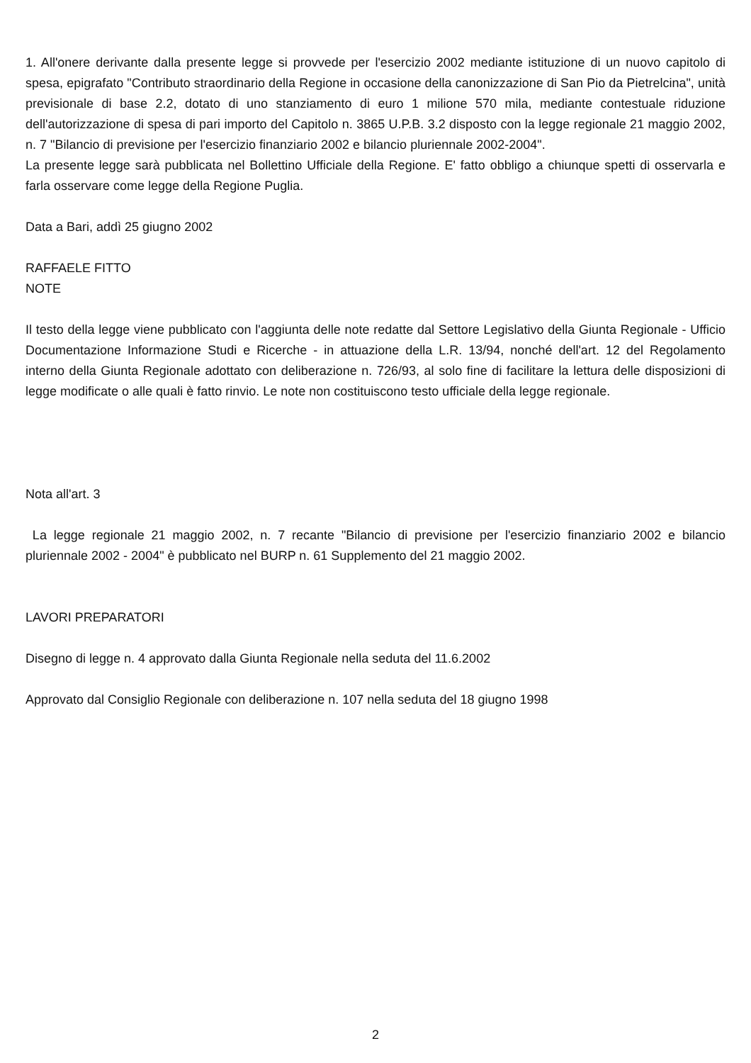1. All'onere derivante dalla presente legge si provvede per l'esercizio 2002 mediante istituzione di un nuovo capitolo di spesa, epigrafato "Contributo straordinario della Regione in occasione della canonizzazione di San Pio da Pietrelcina", unità previsionale di base 2.2, dotato di uno stanziamento di euro 1 milione 570 mila, mediante contestuale riduzione dell'autorizzazione di spesa di pari importo del Capitolo n. 3865 U.P.B. 3.2 disposto con la legge regionale 21 maggio 2002, n. 7 "Bilancio di previsione per l'esercizio finanziario 2002 e bilancio pluriennale 2002-2004".
La presente legge sarà pubblicata nel Bollettino Ufficiale della Regione. E' fatto obbligo a chiunque spetti di osservarla e farla osservare come legge della Regione Puglia.
Data a Bari, addì 25 giugno 2002
RAFFAELE FITTO
NOTE
Il testo della legge viene pubblicato con l'aggiunta delle note redatte dal Settore Legislativo della Giunta Regionale - Ufficio Documentazione Informazione Studi e Ricerche - in attuazione della L.R. 13/94, nonché dell'art. 12 del Regolamento interno della Giunta Regionale adottato con deliberazione n. 726/93, al solo fine di facilitare la lettura delle disposizioni di legge modificate o alle quali è fatto rinvio. Le note non costituiscono testo ufficiale della legge regionale.
Nota all'art. 3
La legge regionale 21 maggio 2002, n. 7 recante "Bilancio di previsione per l'esercizio finanziario 2002 e bilancio pluriennale 2002 - 2004" è pubblicato nel BURP n. 61 Supplemento del 21 maggio 2002.
LAVORI PREPARATORI
Disegno di legge n. 4 approvato dalla Giunta Regionale nella seduta del 11.6.2002
Approvato dal Consiglio Regionale con deliberazione n. 107 nella seduta del 18 giugno 1998
2